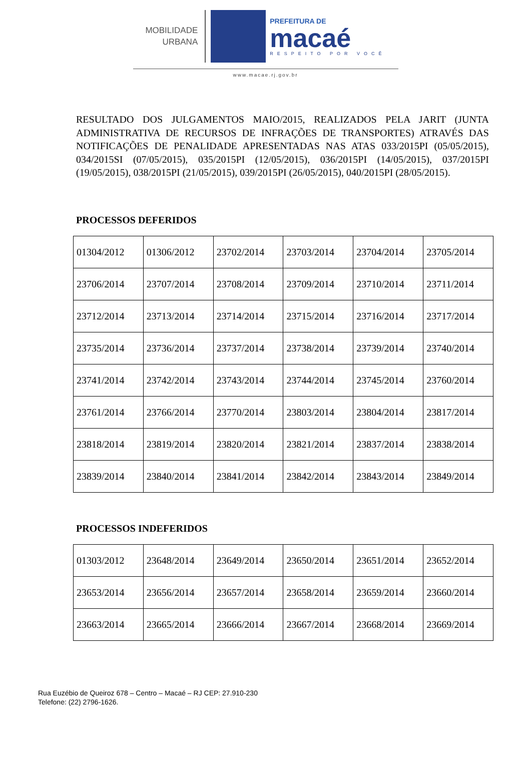MOBILIDADE
URBANA
PREFEITURA DE
macaé
RESPEITO POR VOCÊ
www.macae.rj.gov.br
RESULTADO DOS JULGAMENTOS MAIO/2015, REALIZADOS PELA JARIT (JUNTA ADMINISTRATIVA DE RECURSOS DE INFRAÇÕES DE TRANSPORTES) ATRAVÉS DAS NOTIFICAÇÕES DE PENALIDADE APRESENTADAS NAS ATAS 033/2015PI (05/05/2015), 034/2015SI (07/05/2015), 035/2015PI (12/05/2015), 036/2015PI (14/05/2015), 037/2015PI (19/05/2015), 038/2015PI (21/05/2015), 039/2015PI (26/05/2015), 040/2015PI (28/05/2015).
PROCESSOS DEFERIDOS
| 01304/2012 | 01306/2012 | 23702/2014 | 23703/2014 | 23704/2014 | 23705/2014 |
| 23706/2014 | 23707/2014 | 23708/2014 | 23709/2014 | 23710/2014 | 23711/2014 |
| 23712/2014 | 23713/2014 | 23714/2014 | 23715/2014 | 23716/2014 | 23717/2014 |
| 23735/2014 | 23736/2014 | 23737/2014 | 23738/2014 | 23739/2014 | 23740/2014 |
| 23741/2014 | 23742/2014 | 23743/2014 | 23744/2014 | 23745/2014 | 23760/2014 |
| 23761/2014 | 23766/2014 | 23770/2014 | 23803/2014 | 23804/2014 | 23817/2014 |
| 23818/2014 | 23819/2014 | 23820/2014 | 23821/2014 | 23837/2014 | 23838/2014 |
| 23839/2014 | 23840/2014 | 23841/2014 | 23842/2014 | 23843/2014 | 23849/2014 |
PROCESSOS INDEFERIDOS
| 01303/2012 | 23648/2014 | 23649/2014 | 23650/2014 | 23651/2014 | 23652/2014 |
| 23653/2014 | 23656/2014 | 23657/2014 | 23658/2014 | 23659/2014 | 23660/2014 |
| 23663/2014 | 23665/2014 | 23666/2014 | 23667/2014 | 23668/2014 | 23669/2014 |
Rua Euzébio de Queiroz 678 – Centro – Macaé – RJ CEP: 27.910-230
Telefone: (22) 2796-1626.